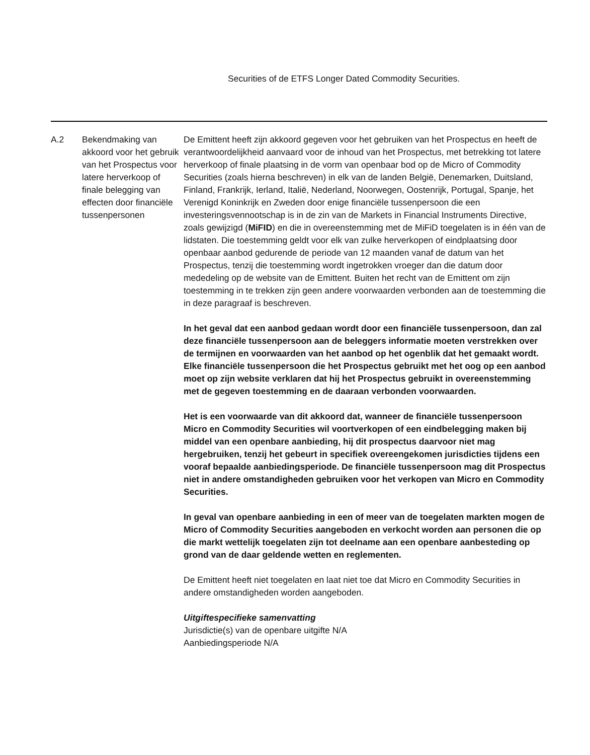Securities of de ETFS Longer Dated Commodity Securities.
| A.2 | Bekendmaking van akkoord voor het gebruik van het Prospectus voor latere herverkoop of finale belegging van effecten door financiële tussenpersonen | De Emittent heeft zijn akkoord gegeven voor het gebruiken van het Prospectus en heeft de verantwoordelijkheid aanvaard voor de inhoud van het Prospectus, met betrekking tot latere herverkoop of finale plaatsing in de vorm van openbaar bod op de Micro of Commodity Securities (zoals hierna beschreven) in elk van de landen België, Denemarken, Duitsland, Finland, Frankrijk, Ierland, Italië, Nederland, Noorwegen, Oostenrijk, Portugal, Spanje, het Verenigd Koninkrijk en Zweden door enige financiële tussenpersoon die een investeringsvennootschap is in de zin van de Markets in Financial Instruments Directive, zoals gewijzigd ( MiFID ) en die in overeenstemming met de MiFiD toegelaten is in één van de lidstaten. Die toestemming geldt voor elk van zulke herverkopen of eindplaatsing door openbaar aanbod gedurende de periode van 12 maanden vanaf de datum van het Prospectus, tenzij die toestemming wordt ingetrokken vroeger dan die datum door mededeling op de website van de Emittent. Buiten het recht van de Emittent om zijn toestemming in te trekken zijn geen andere voorwaarden verbonden aan de toestemming die in deze paragraaf is beschreven. In het geval dat een aanbod gedaan wordt door een financiële tussenpersoon, dan zal deze financiële tussenpersoon aan de beleggers informatie moeten verstrekken over de termijnen en voorwaarden van het aanbod op het ogenblik dat het gemaakt wordt. Elke financiële tussenpersoon die het Prospectus gebruikt met het oog op een aanbod moet op zijn website verklaren dat hij het Prospectus gebruikt in overeenstemming met de gegeven toestemming en de daaraan verbonden voorwaarden. Het is een voorwaarde van dit akkoord dat, wanneer de financiële tussenpersoon Micro en Commodity Securities wil voortverkopen of een eindbelegging maken bij middel van een openbare aanbieding, hij dit prospectus daarvoor niet mag hergebruiken, tenzij het gebeurt in specifiek overeengekomen jurisdicties tijdens een vooraf bepaalde aanbiedingsperiode. De financiële tussenpersoon mag dit Prospectus niet in andere omstandigheden gebruiken voor het verkopen van Micro en Commodity Securities. In geval van openbare aanbieding in een of meer van de toegelaten markten mogen de Micro of Commodity Securities aangeboden en verkocht worden aan personen die op die markt wettelijk toegelaten zijn tot deelname aan een openbare aanbesteding op grond van de daar geldende wetten en reglementen. De Emittent heeft niet toegelaten en laat niet toe dat Micro en Commodity Securities in andere omstandigheden worden aangeboden. Uitgiftespecifieke samenvatting Jurisdictie(s) van de openbare uitgifte N/A Aanbiedingsperiode N/A |